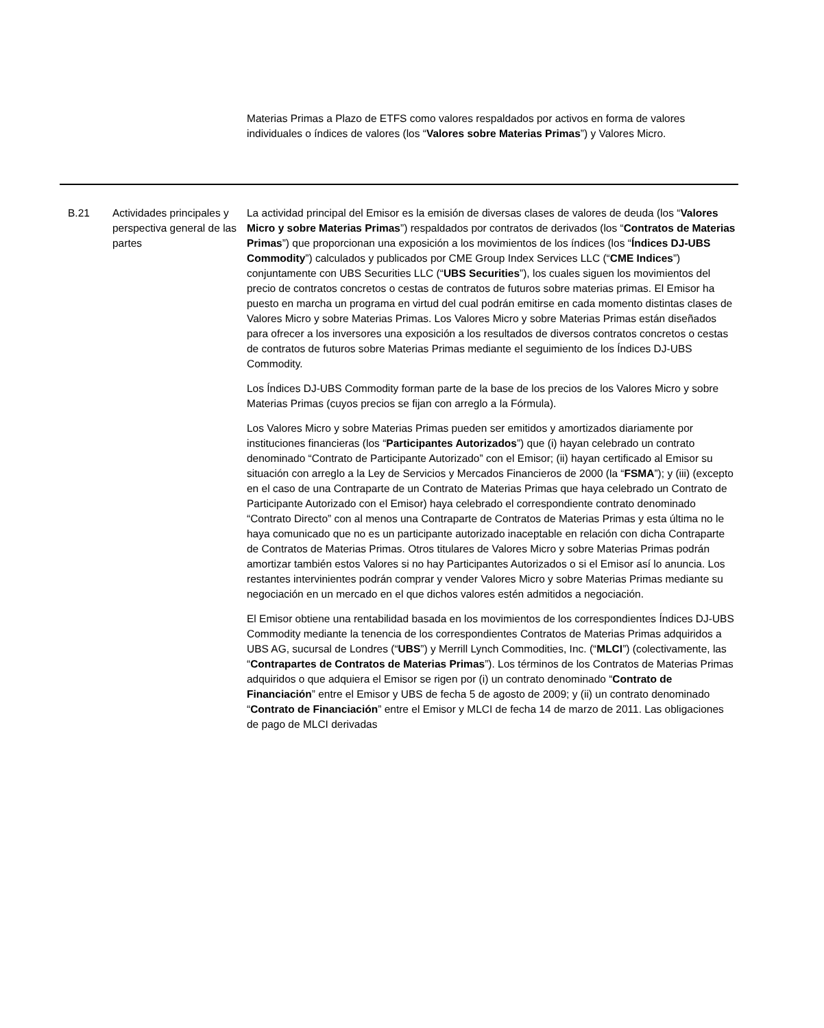Materias Primas a Plazo de ETFS como valores respaldados por activos en forma de valores individuales o índices de valores (los “Valores sobre Materias Primas”) y Valores Micro.
| B.21 | Actividades principales y perspectiva general de las partes | La actividad principal del Emisor es la emisión de diversas clases de valores de deuda (los “ Valores Micro y sobre Materias Primas ”) respaldados por contratos de derivados (los “ Contratos de Materias Primas ”) que proporcionan una exposición a los movimientos de los índices (los “ Índices DJ-UBS Commodity ”) calculados y publicados por CME Group Index Services LLC (“ CME Indices ”) conjuntamente con UBS Securities LLC (“ UBS Securities ”), los cuales siguen los movimientos del precio de contratos concretos o cestas de contratos de futuros sobre materias primas. El Emisor ha puesto en marcha un programa en virtud del cual podrán emitirse en cada momento distintas clases de Valores Micro y sobre Materias Primas. Los Valores Micro y sobre Materias Primas están diseñados para ofrecer a los inversores una exposición a los resultados de diversos contratos concretos o cestas de contratos de futuros sobre Materias Primas mediante el seguimiento de los Índices DJ-UBS Commodity. Los Índices DJ-UBS Commodity forman parte de la base de los precios de los Valores Micro y sobre Materias Primas (cuyos precios se fijan con arreglo a la Fórmula). Los Valores Micro y sobre Materias Primas pueden ser emitidos y amortizados diariamente por instituciones financieras (los “ Participantes Autorizados ”) que (i) hayan celebrado un contrato denominado “Contrato de Participante Autorizado” con el Emisor; (ii) hayan certificado al Emisor su situación con arreglo a la Ley de Servicios y Mercados Financieros de 2000 (la “ FSMA ”); y (iii) (excepto en el caso de una Contraparte de un Contrato de Materias Primas que haya celebrado un Contrato de Participante Autorizado con el Emisor) haya celebrado el correspondiente contrato denominado “Contrato Directo” con al menos una Contraparte de Contratos de Materias Primas y esta última no le haya comunicado que no es un participante autorizado inaceptable en relación con dicha Contraparte de Contratos de Materias Primas. Otros titulares de Valores Micro y sobre Materias Primas podrán amortizar también estos Valores si no hay Participantes Autorizados o si el Emisor así lo anuncia. Los restantes intervinientes podrán comprar y vender Valores Micro y sobre Materias Primas mediante su negociación en un mercado en el que dichos valores estén admitidos a negociación. El Emisor obtiene una rentabilidad basada en los movimientos de los correspondientes Índices DJ-UBS Commodity mediante la tenencia de los correspondientes Contratos de Materias Primas adquiridos a UBS AG, sucursal de Londres (“ UBS ”) y Merrill Lynch Commodities, Inc. (“ MLCI ”) (colectivamente, las “ Contrapartes de Contratos de Materias Primas ”). Los términos de los Contratos de Materias Primas adquiridos o que adquiera el Emisor se rigen por (i) un contrato denominado “ Contrato de Financiación ” entre el Emisor y UBS de fecha 5 de agosto de 2009; y (ii) un contrato denominado “ Contrato de Financiación ” entre el Emisor y MLCI de fecha 14 de marzo de 2011. Las obligaciones de pago de MLCI derivadas |